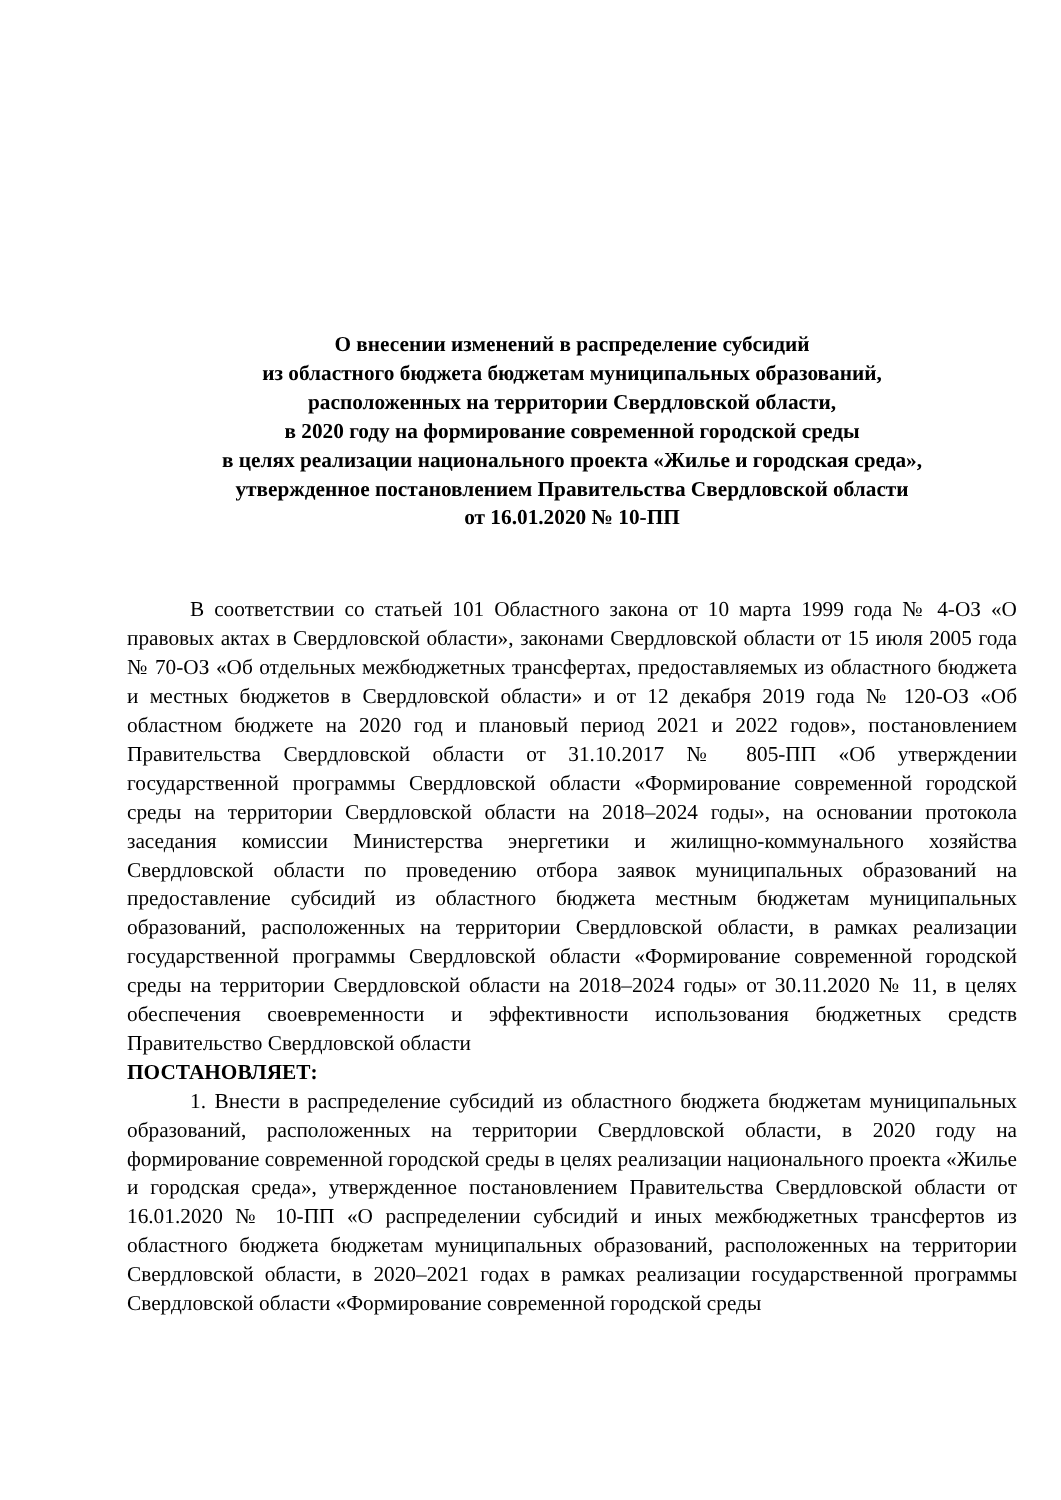О внесении изменений в распределение субсидий
из областного бюджета бюджетам муниципальных образований,
расположенных на территории Свердловской области,
в 2020 году на формирование современной городской среды
в целях реализации национального проекта «Жилье и городская среда»,
утвержденное постановлением Правительства Свердловской области
от 16.01.2020 № 10-ПП
В соответствии со статьей 101 Областного закона от 10 марта 1999 года № 4-ОЗ «О правовых актах в Свердловской области», законами Свердловской области от 15 июля 2005 года № 70-ОЗ «Об отдельных межбюджетных трансфертах, предоставляемых из областного бюджета и местных бюджетов в Свердловской области» и от 12 декабря 2019 года № 120-ОЗ «Об областном бюджете на 2020 год и плановый период 2021 и 2022 годов», постановлением Правительства Свердловской области от 31.10.2017 № 805-ПП «Об утверждении государственной программы Свердловской области «Формирование современной городской среды на территории Свердловской области на 2018–2024 годы», на основании протокола заседания комиссии Министерства энергетики и жилищно-коммунального хозяйства Свердловской области по проведению отбора заявок муниципальных образований на предоставление субсидий из областного бюджета местным бюджетам муниципальных образований, расположенных на территории Свердловской области, в рамках реализации государственной программы Свердловской области «Формирование современной городской среды на территории Свердловской области на 2018–2024 годы» от 30.11.2020 № 11, в целях обеспечения своевременности и эффективности использования бюджетных средств Правительство Свердловской области
ПОСТАНОВЛЯЕТ:
1. Внести в распределение субсидий из областного бюджета бюджетам муниципальных образований, расположенных на территории Свердловской области, в 2020 году на формирование современной городской среды в целях реализации национального проекта «Жилье и городская среда», утвержденное постановлением Правительства Свердловской области от 16.01.2020 № 10-ПП «О распределении субсидий и иных межбюджетных трансфертов из областного бюджета бюджетам муниципальных образований, расположенных на территории Свердловской области, в 2020–2021 годах в рамках реализации государственной программы Свердловской области «Формирование современной городской среды